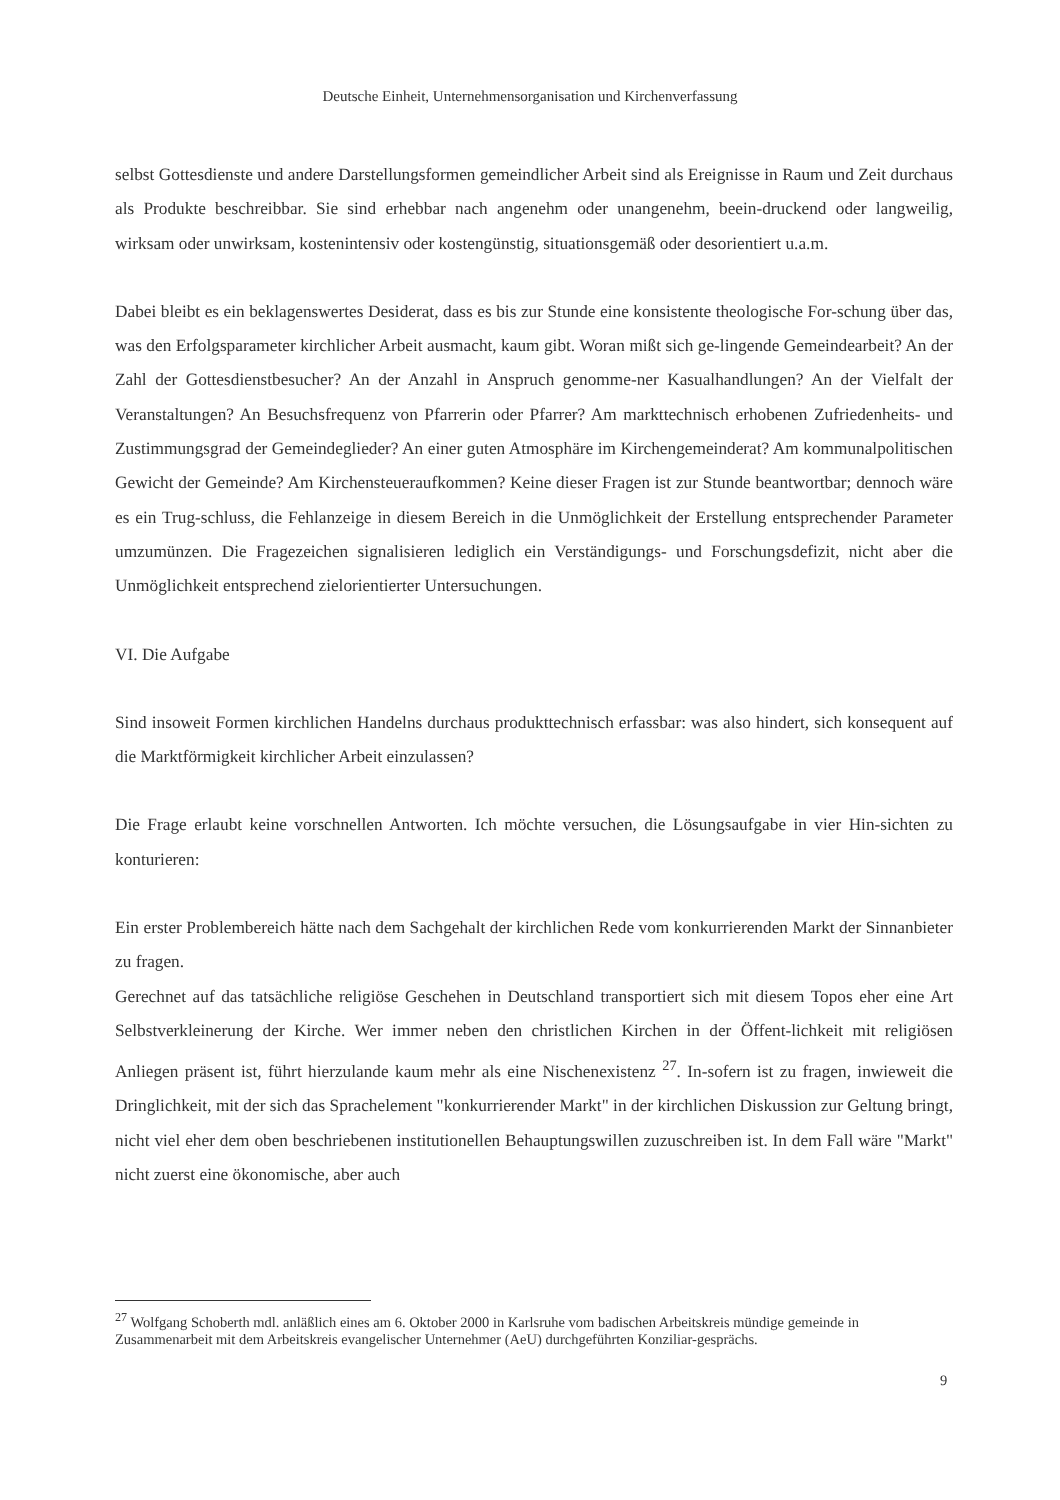Deutsche Einheit, Unternehmensorganisation und Kirchenverfassung
selbst Gottesdienste und andere Darstellungsformen gemeindlicher Arbeit sind als Ereignisse in Raum und Zeit durchaus als Produkte beschreibbar. Sie sind erhebbar nach angenehm oder unangenehm, beein-druckend oder langweilig, wirksam oder unwirksam, kostenintensiv oder kostengünstig, situationsgemäß oder desorientiert u.a.m.
Dabei bleibt es ein beklagenswertes Desiderat, dass es bis zur Stunde eine konsistente theologische For-schung über das, was den Erfolgsparameter kirchlicher Arbeit ausmacht, kaum gibt. Woran mißt sich ge-lingende Gemeindearbeit? An der Zahl der Gottesdienstbesucher? An der Anzahl in Anspruch genomme-ner Kasualhandlungen? An der Vielfalt der Veranstaltungen? An Besuchsfrequenz von Pfarrerin oder Pfarrer? Am markttechnisch erhobenen Zufriedenheits- und Zustimmungsgrad der Gemeindeglieder? An einer guten Atmosphäre im Kirchengemeinderat? Am kommunalpolitischen Gewicht der Gemeinde? Am Kirchensteueraufkommen? Keine dieser Fragen ist zur Stunde beantwortbar; dennoch wäre es ein Trug-schluss, die Fehlanzeige in diesem Bereich in die Unmöglichkeit der Erstellung entsprechender Parameter umzumünzen. Die Fragezeichen signalisieren lediglich ein Verständigungs- und Forschungsdefizit, nicht aber die Unmöglichkeit entsprechend zielorientierter Untersuchungen.
VI. Die Aufgabe
Sind insoweit Formen kirchlichen Handelns durchaus produkttechnisch erfassbar: was also hindert, sich konsequent auf die Marktförmigkeit kirchlicher Arbeit einzulassen?
Die Frage erlaubt keine vorschnellen Antworten. Ich möchte versuchen, die Lösungsaufgabe in vier Hin-sichten zu konturieren:
Ein erster Problembereich hätte nach dem Sachgehalt der kirchlichen Rede vom konkurrierenden Markt der Sinnanbieter zu fragen.
Gerechnet auf das tatsächliche religiöse Geschehen in Deutschland transportiert sich mit diesem Topos eher eine Art Selbstverkleinerung der Kirche. Wer immer neben den christlichen Kirchen in der Öffent-lichkeit mit religiösen Anliegen präsent ist, führt hierzulande kaum mehr als eine Nischenexistenz <sup>27</sup>. In-sofern ist zu fragen, inwieweit die Dringlichkeit, mit der sich das Sprachelement "konkurrierender Markt" in der kirchlichen Diskussion zur Geltung bringt, nicht viel eher dem oben beschriebenen institutionellen Behauptungswillen zuzuschreiben ist. In dem Fall wäre "Markt" nicht zuerst eine ökonomische, aber auch
<sup>27</sup> Wolfgang Schoberth mdl. anläßlich eines am 6. Oktober 2000 in Karlsruhe vom badischen Arbeitskreis mündige gemeinde in Zusammenarbeit mit dem Arbeitskreis evangelischer Unternehmer (AeU) durchgeführten Konziliar-gesprächs.
9